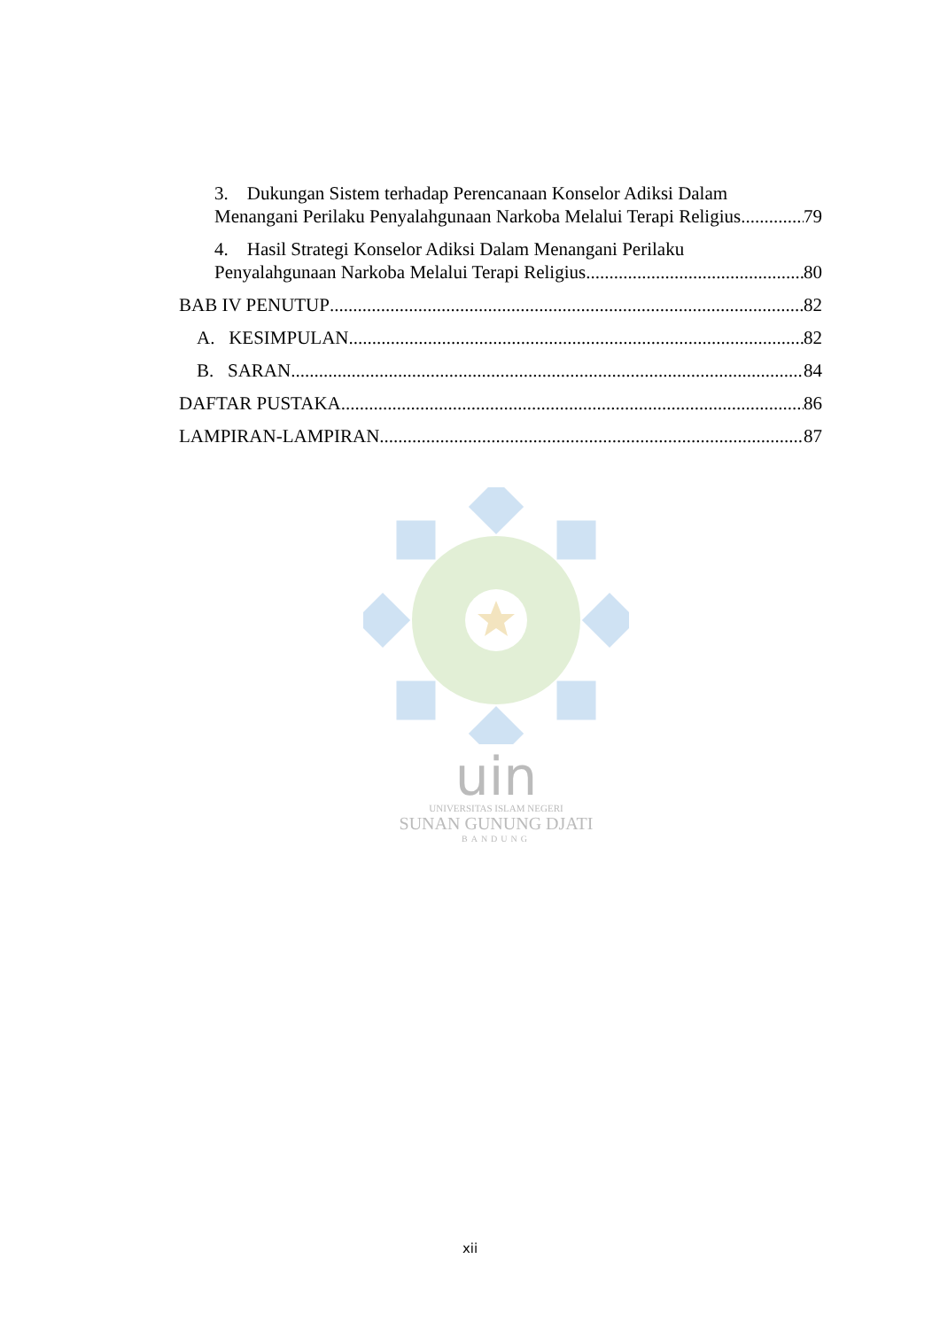3. Dukungan Sistem terhadap Perencanaan Konselor Adiksi Dalam
Menangani Perilaku Penyalahgunaan Narkoba Melalui Terapi Religius. 79
4. Hasil Strategi Konselor Adiksi Dalam Menangani Perilaku
Penyalahgunaan Narkoba Melalui Terapi Religius. 80
BAB IV PENUTUP 82
A. KESIMPULAN 82
B. SARAN 84
DAFTAR PUSTAKA 86
LAMPIRAN-LAMPIRAN 87
uin
UNIVERSITAS ISLAM NEGERI
SUNAN GUNUNG DJATI
BANDUNG
xii